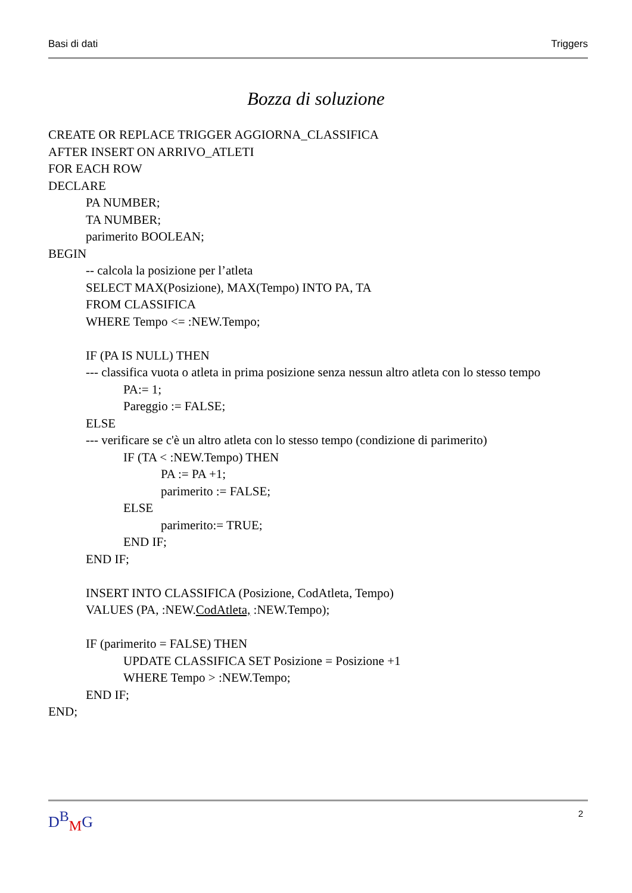Basi di dati Triggers
Bozza di soluzione
CREATE OR REPLACE TRIGGER AGGIORNA_CLASSIFICA
AFTER INSERT ON ARRIVO_ATLETI
FOR EACH ROW
DECLARE
PA NUMBER;
TA NUMBER;
parimerito BOOLEAN;
BEGIN
-- calcola la posizione per l’atleta
SELECT MAX(Posizione), MAX(Tempo) INTO PA, TA
FROM CLASSIFICA
WHERE Tempo <= :NEW.Tempo;
IF (PA IS NULL) THEN
--- classifica vuota o atleta in prima posizione senza nessun altro atleta con lo stesso tempo
PA:= 1;
Pareggio := FALSE;
ELSE
--- verificare se c'è un altro atleta con lo stesso tempo (condizione di parimerito)
IF (TA < :NEW.Tempo) THEN
PA := PA +1;
parimerito := FALSE;
ELSE
parimerito:= TRUE;
END IF;
END IF;
INSERT INTO CLASSIFICA (Posizione, CodAtleta, Tempo)
VALUES (PA, :NEW.CodAtleta, :NEW.Tempo);
IF (parimerito = FALSE) THEN
UPDATE CLASSIFICA SET Posizione = Posizione +1
WHERE Tempo > :NEW.Tempo;
END IF;
END;
D<sup>B</sup><sub>M</sub>G 2